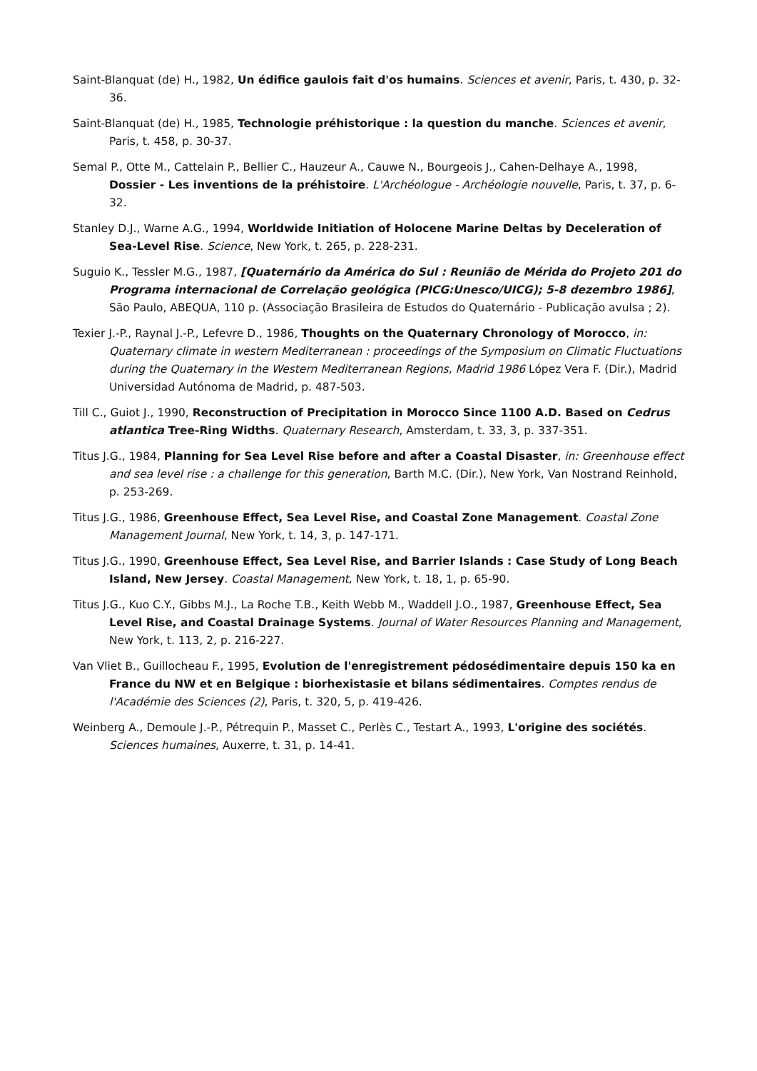Saint-Blanquat (de) H., 1982, Un édifice gaulois fait d'os humains. Sciences et avenir, Paris, t. 430, p. 32-36.
Saint-Blanquat (de) H., 1985, Technologie préhistorique : la question du manche. Sciences et avenir, Paris, t. 458, p. 30-37.
Semal P., Otte M., Cattelain P., Bellier C., Hauzeur A., Cauwe N., Bourgeois J., Cahen-Delhaye A., 1998, Dossier - Les inventions de la préhistoire. L'Archéologue - Archéologie nouvelle, Paris, t. 37, p. 6-32.
Stanley D.J., Warne A.G., 1994, Worldwide Initiation of Holocene Marine Deltas by Deceleration of Sea-Level Rise. Science, New York, t. 265, p. 228-231.
Suguio K., Tessler M.G., 1987, [Quaternário da América do Sul : Reunião de Mérida do Projeto 201 do Programa internacional de Correlação geológica (PICG:Unesco/UICG); 5-8 dezembro 1986], São Paulo, ABEQUA, 110 p. (Associação Brasileira de Estudos do Quaternário - Publicação avulsa ; 2).
Texier J.-P., Raynal J.-P., Lefevre D., 1986, Thoughts on the Quaternary Chronology of Morocco, in: Quaternary climate in western Mediterranean : proceedings of the Symposium on Climatic Fluctuations during the Quaternary in the Western Mediterranean Regions, Madrid 1986 López Vera F. (Dir.), Madrid Universidad Autónoma de Madrid, p. 487-503.
Till C., Guiot J., 1990, Reconstruction of Precipitation in Morocco Since 1100 A.D. Based on Cedrus atlantica Tree-Ring Widths. Quaternary Research, Amsterdam, t. 33, 3, p. 337-351.
Titus J.G., 1984, Planning for Sea Level Rise before and after a Coastal Disaster, in: Greenhouse effect and sea level rise : a challenge for this generation, Barth M.C. (Dir.), New York, Van Nostrand Reinhold, p. 253-269.
Titus J.G., 1986, Greenhouse Effect, Sea Level Rise, and Coastal Zone Management. Coastal Zone Management Journal, New York, t. 14, 3, p. 147-171.
Titus J.G., 1990, Greenhouse Effect, Sea Level Rise, and Barrier Islands : Case Study of Long Beach Island, New Jersey. Coastal Management, New York, t. 18, 1, p. 65-90.
Titus J.G., Kuo C.Y., Gibbs M.J., La Roche T.B., Keith Webb M., Waddell J.O., 1987, Greenhouse Effect, Sea Level Rise, and Coastal Drainage Systems. Journal of Water Resources Planning and Management, New York, t. 113, 2, p. 216-227.
Van Vliet B., Guillocheau F., 1995, Evolution de l'enregistrement pédosédimentaire depuis 150 ka en France du NW et en Belgique : biorhexistasie et bilans sédimentaires. Comptes rendus de l'Académie des Sciences (2), Paris, t. 320, 5, p. 419-426.
Weinberg A., Demoule J.-P., Pétrequin P., Masset C., Perlès C., Testart A., 1993, L'origine des sociétés. Sciences humaines, Auxerre, t. 31, p. 14-41.